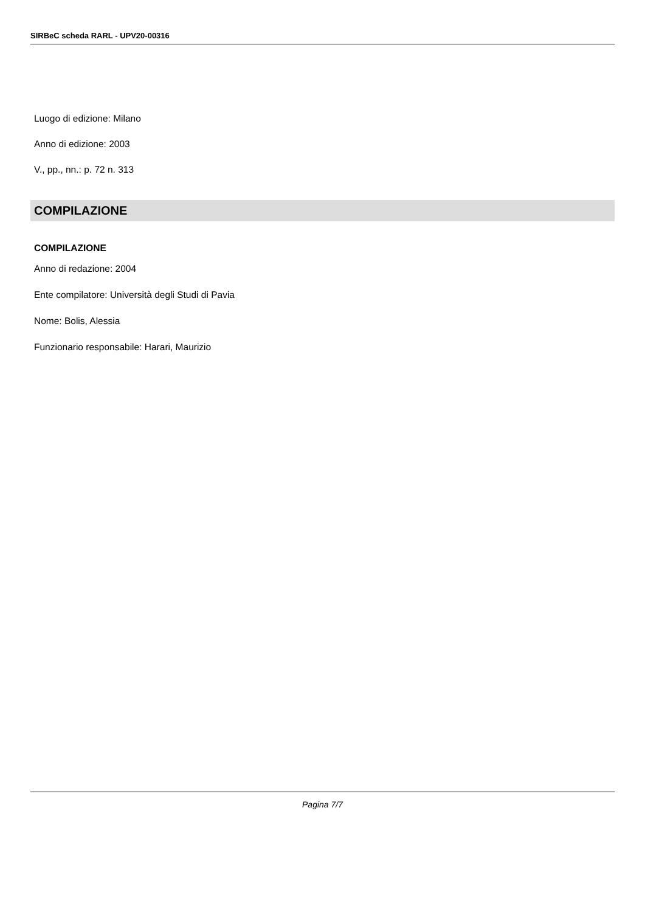SIRBeC scheda RARL - UPV20-00316
Luogo di edizione: Milano
Anno di edizione: 2003
V., pp., nn.: p. 72 n. 313
COMPILAZIONE
COMPILAZIONE
Anno di redazione: 2004
Ente compilatore: Università degli Studi di Pavia
Nome: Bolis, Alessia
Funzionario responsabile: Harari, Maurizio
Pagina 7/7